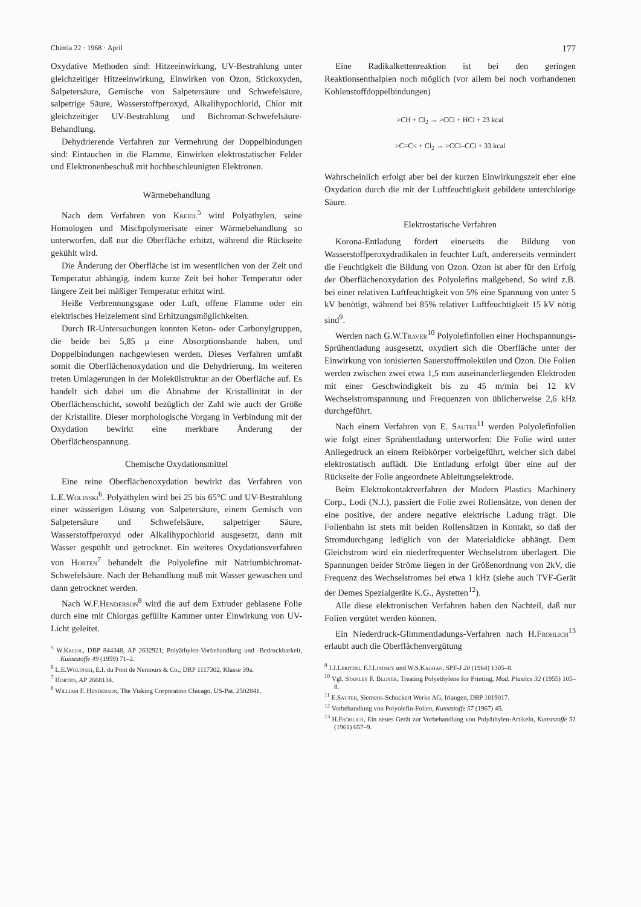Chimia 22 · 1968 · April 177
Oxydative Methoden sind: Hitzeeinwirkung, UV-Bestrahlung unter gleichzeitiger Hitzeeinwirkung, Einwirken von Ozon, Stickoxyden, Salpetersäure, Gemische von Salpetersäure und Schwefelsäure, salpetrige Säure, Wasserstoffperoxyd, Alkalihypochlorid, Chlor mit gleichzeitiger UV-Bestrahlung und Bichromat-Schwefelsäure-Behandlung.
Dehydrierende Verfahren zur Vermehrung der Doppelbindungen sind: Eintauchen in die Flamme, Einwirken elektrostatischer Felder und Elektronenbeschuß mit hochbeschleunigten Elektronen.
Wärmebehandlung
Nach dem Verfahren von Kreidl<sup>5</sup> wird Polyäthylen, seine Homologen und Mischpolymerisate einer Wärmebehandlung so unterworfen, daß nur die Oberfläche erhitzt, während die Rückseite gekühlt wird.
Die Änderung der Oberfläche ist im wesentlichen von der Zeit und Temperatur abhängig, indem kurze Zeit bei hoher Temperatur oder längere Zeit bei mäßiger Temperatur erhitzt wird.
Heiße Verbrennungsgase oder Luft, offene Flamme oder ein elektrisches Heizelement sind Erhitzungsmöglichkeiten.
Durch IR-Untersuchungen konnten Keton- oder Carbonylgruppen, die beide bei 5,85 μ eine Absorptionsbande haben, und Doppelbindungen nachgewiesen werden. Dieses Verfahren umfaßt somit die Oberflächenoxydation und die Dehydrierung. Im weiteren treten Umlagerungen in der Molekülstruktur an der Oberfläche auf. Es handelt sich dabei um die Abnahme der Kristallinität in der Oberflächenschicht, sowohl bezüglich der Zahl wie auch der Größe der Kristallite. Dieser morphologische Vorgang in Verbindung mit der Oxydation bewirkt eine merkbare Änderung der Oberflächenspannung.
Chemische Oxydationsmittel
Eine reine Oberflächenoxydation bewirkt das Verfahren von L.E.Wolinski<sup>6</sup>. Polyäthylen wird bei 25 bis 65°C und UV-Bestrahlung einer wässerigen Lösung von Salpetersäure, einem Gemisch von Salpetersäure und Schwefelsäure, salpetriger Säure, Wasserstoffperoxyd oder Alkalihypochlorid ausgesetzt, dann mit Wasser gespühlt und getrocknet. Ein weiteres Oxydationsverfahren von Horten<sup>7</sup> behandelt die Polyolefine mit Natriumbichromat-Schwefelsäure. Nach der Behandlung muß mit Wasser gewaschen und dann getrocknet werden.
Nach W.F.Henderson<sup>8</sup> wird die auf dem Extruder geblasene Folie durch eine mit Chlorgas gefüllte Kammer unter Einwirkung von UV-Licht geleitet.
<sup>5</sup> W.Kreidl, DBP 844348, AP 2632921; Polyäthylen-Vorbehandlung und -Bedruckbarkeit, Kunststoffe 49 (1959) 71–2.
<sup>6</sup> L.E.Wolinski, E.I. du Pont de Nemours & Co.; DRP 1117302, Klasse 39a.
<sup>7</sup> Horten, AP 2668134.
<sup>8</sup> William F. Henderson, The Visking Corporation Chicago, US-Pat. 2502841.
Eine Radikalkettenreaktion ist bei den geringen Reaktionsenthalpien noch möglich (vor allem bei noch vorhandenen Kohlenstoffdoppelbindungen)
>CH + Cl<sub>2</sub> → >CCl + HCl + 23 kcal
>C=C< + Cl<sub>2</sub> → >CCl–CCl + 33 kcal
Wahrscheinlich erfolgt aber bei der kurzen Einwirkungszeit eher eine Oxydation durch die mit der Luftfeuchtigkeit gebildete unterchlorige Säure.
Elektrostatische Verfahren
Korona-Entladung fördert einerseits die Bildung von Wasserstoffperoxydradikalen in feuchter Luft, andererseits vermindert die Feuchtigkeit die Bildung von Ozon. Ozon ist aber für den Erfolg der Oberflächenoxydation des Polyolefins maßgebend. So wird z.B. bei einer relativen Luftfeuchtigkeit von 5% eine Spannung von unter 5 kV benötigt, während bei 85% relativer Luftfeuchtigkeit 15 kV nötig sind<sup>9</sup>.
Werden nach G.W.Traver<sup>10</sup> Polyolefinfolien einer Hochspannungs-Sprühentladung ausgesetzt, oxydiert sich die Oberfläche unter der Einwirkung von ionisierten Sauerstoffmolekülen und Ozon. Die Folien werden zwischen zwei etwa 1,5 mm auseinanderliegenden Elektroden mit einer Geschwindigkeit bis zu 45 m/min bei 12 kV Wechselstromspannung und Frequenzen von üblicherweise 2,6 kHz durchgeführt.
Nach einem Verfahren von E. Sauter<sup>11</sup> werden Polyolefinfolien wie folgt einer Sprühentladung unterworfen: Die Folie wird unter Anliegedruck an einem Reibkörper vorbeigeführt, welcher sich dabei elektrostatisch auflädt. Die Entladung erfolgt über eine auf der Rückseite der Folie angeordnete Ableitungselektrode.
Beim Elektrokontaktverfahren der Modern Plastics Machinery Corp., Lodi (N.J.), passiert die Folie zwei Rollensätze, von denen der eine positive, der andere negative elektrische Ladung trägt. Die Folienbahn ist stets mit beiden Rollensätzen in Kontakt, so daß der Stromdurchgang lediglich von der Materialdicke abhängt. Dem Gleichstrom wird ein niederfrequenter Wechselstrom überlagert. Die Spannungen beider Ströme liegen in der Größenordnung von 2kV, die Frequenz des Wechselstromes bei etwa 1 kHz (siehe auch TVF-Gerät der Demes Spezialgeräte K.G., Aystetten<sup>12</sup>).
Alle diese elektronischen Verfahren haben den Nachteil, daß nur Folien vergütet werden können.
Ein Niederdruck-Glimmentladungs-Verfahren nach H.Fröhlich<sup>13</sup> erlaubt auch die Oberflächenvergütung
<sup>9</sup> J.J.Leritzki, F.J.Lindsey und W.S.Kaghan, SPF-J 20 (1964) 1305–8.
<sup>10</sup> Vgl. Stanley F. Bloyer, Treating Polyethylene for Printing, Mod. Plastics 32 (1955) 105–8.
<sup>11</sup> E.Sauter, Siemens-Schuckert Werke AG, Irlangen, DBP 1019017.
<sup>12</sup> Vorbehandlung von Polyolefin-Folien, Kunststoffe 57 (1967) 45.
<sup>13</sup> H.Fröhlich, Ein neues Gerät zur Vorbehandlung von Polyäthylen-Artikeln, Kunststoffe 51 (1961) 657–9.